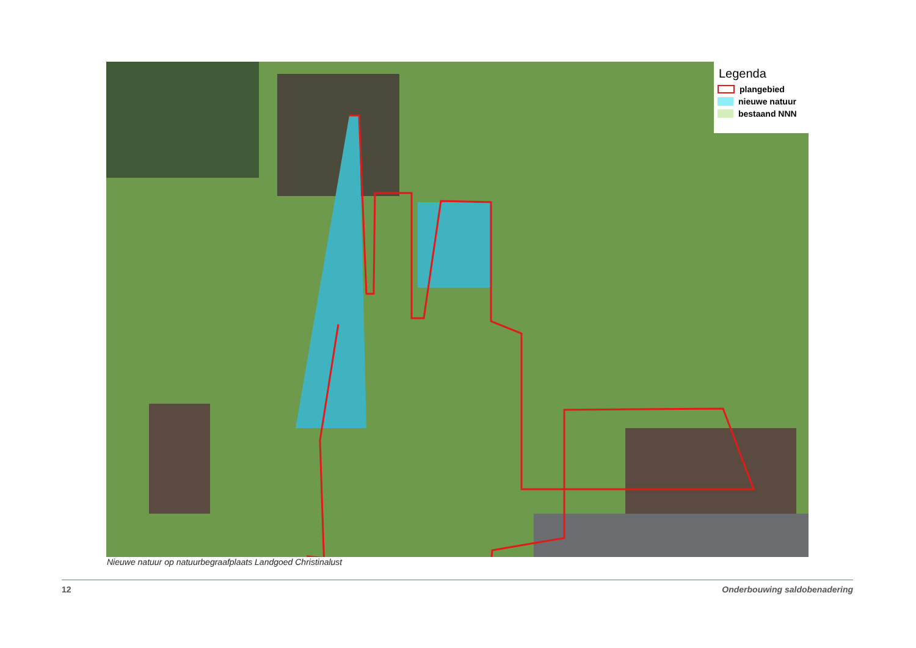Legenda
plangebied
nieuwe natuur
bestaand NNN
Nieuwe natuur op natuurbegraafplaats Landgoed Christinalust
12 Onderbouwing saldobenadering